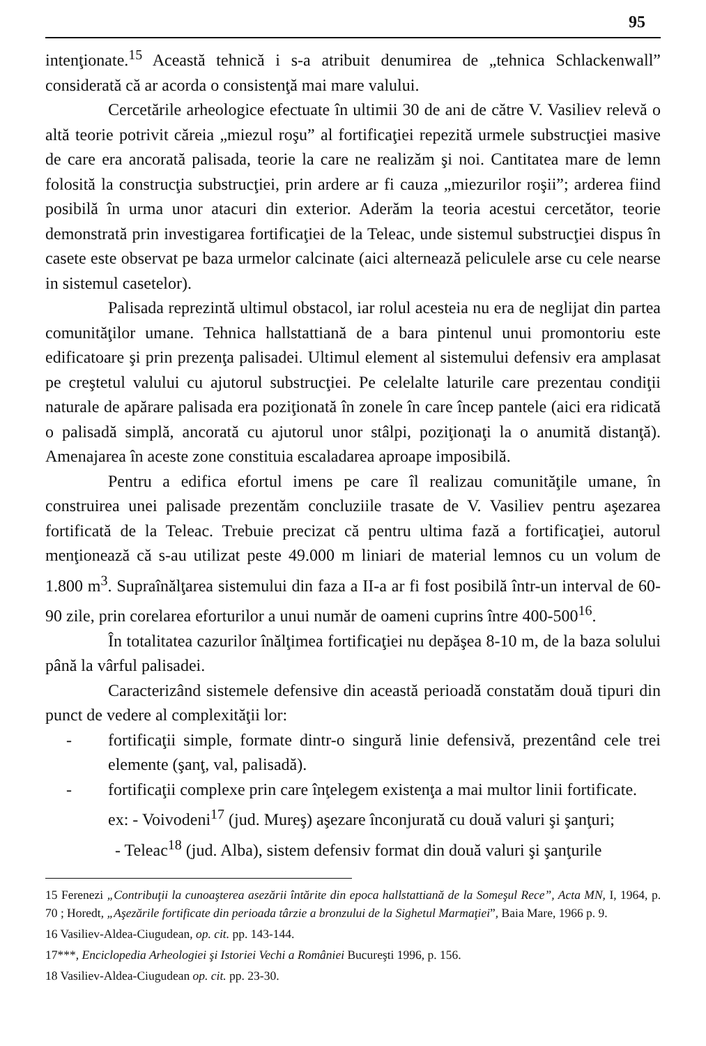95
intenţionate.<sup>15</sup> Această tehnică i s-a atribuit denumirea de „tehnica Schlackenwall” considerată că ar acorda o consistenţă mai mare valului.
Cercetările arheologice efectuate în ultimii 30 de ani de către V. Vasiliev relevă o altă teorie potrivit căreia „miezul roşu” al fortificaţiei repezită urmele substrucţiei masive de care era ancorată palisada, teorie la care ne realizăm şi noi. Cantitatea mare de lemn folosită la construcţia substrucţiei, prin ardere ar fi cauza „miezurilor roşii”; arderea fiind posibilă în urma unor atacuri din exterior. Aderăm la teoria acestui cercetător, teorie demonstrată prin investigarea fortificaţiei de la Teleac, unde sistemul substrucţiei dispus în casete este observat pe baza urmelor calcinate (aici alternează peliculele arse cu cele nearse in sistemul casetelor).
Palisada reprezintă ultimul obstacol, iar rolul acesteia nu era de neglijat din partea comunităţilor umane. Tehnica hallstattiană de a bara pintenul unui promontoriu este edificatoare şi prin prezenţa palisadei. Ultimul element al sistemului defensiv era amplasat pe creştetul valului cu ajutorul substrucţiei. Pe celelalte laturile care prezentau condiţii naturale de apărare palisada era poziţionată în zonele în care încep pantele (aici era ridicată o palisadă simplă, ancorată cu ajutorul unor stâlpi, poziţionaţi la o anumită distanţă). Amenajarea în aceste zone constituia escaladarea aproape imposibilă.
Pentru a edifica efortul imens pe care îl realizau comunităţile umane, în construirea unei palisade prezentăm concluziile trasate de V. Vasiliev pentru aşezarea fortificată de la Teleac. Trebuie precizat că pentru ultima fază a fortificaţiei, autorul menţionează că s-au utilizat peste 49.000 m liniari de material lemnos cu un volum de 1.800 m<sup>3</sup>. Supraînălţarea sistemului din faza a II-a ar fi fost posibilă într-un interval de 60-90 zile, prin corelarea eforturilor a unui număr de oameni cuprins între 400-500<sup>16</sup>.
În totalitatea cazurilor înălţimea fortificaţiei nu depăşea 8-10 m, de la baza solului până la vârful palisadei.
Caracterizând sistemele defensive din această perioadă constatăm două tipuri din punct de vedere al complexităţii lor:
- fortificaţii simple, formate dintr-o singură linie defensivă, prezentând cele trei elemente (şanţ, val, palisadă).
- fortificaţii complexe prin care înţelegem existenţa a mai multor linii fortificate.
ex: - Voivodeni<sup>17</sup> (jud. Mureş) aşezare înconjurată cu două valuri şi şanţuri;
- Teleac<sup>18</sup> (jud. Alba), sistem defensiv format din două valuri şi şanţurile
15 Ferenezi „Contribuţii la cunoaşterea asezării întărite din epoca hallstattiană de la Someşul Rece”, Acta MN, I, 1964, p. 70 ; Horedt, „Aşezările fortificate din perioada târzie a bronzului de la Sighetul Marmaţiei”, Baia Mare, 1966 p. 9.
16 Vasiliev-Aldea-Ciugudean, op. cit. pp. 143-144.
17***, Enciclopedia Arheologiei şi Istoriei Vechi a României Bucureşti 1996, p. 156.
18 Vasiliev-Aldea-Ciugudean op. cit. pp. 23-30.